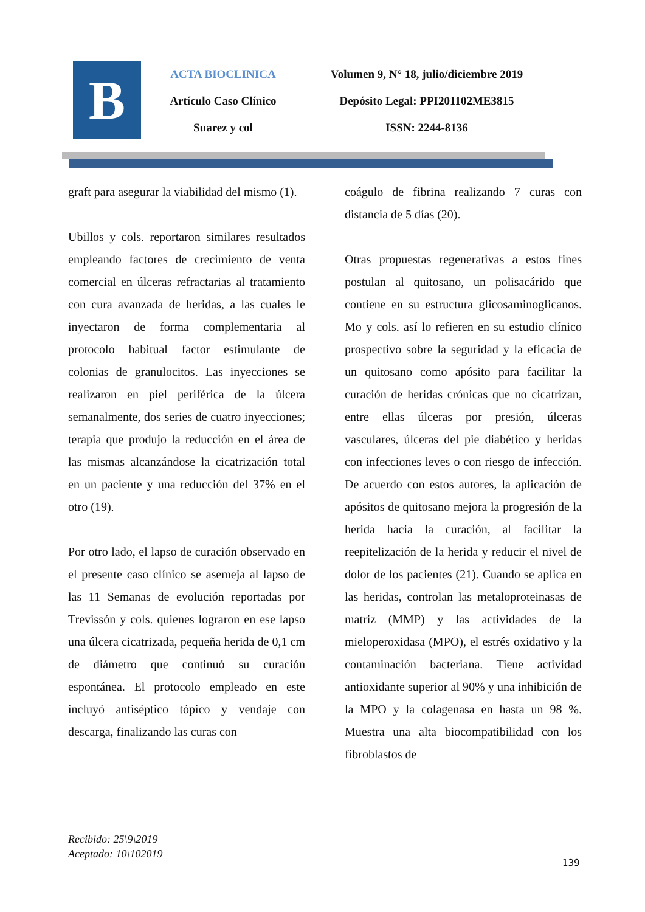B
ACTA BIOCLINICA
Artículo Caso Clínico
Suarez y col
Volumen 9, N° 18, julio/diciembre 2019
Depósito Legal: PPI201102ME3815
ISSN: 2244-8136
graft para asegurar la viabilidad del mismo (1).
Ubillos y cols. reportaron similares resultados empleando factores de crecimiento de venta comercial en úlceras refractarias al tratamiento con cura avanzada de heridas, a las cuales le inyectaron de forma complementaria al protocolo habitual factor estimulante de colonias de granulocitos. Las inyecciones se realizaron en piel periférica de la úlcera semanalmente, dos series de cuatro inyecciones; terapia que produjo la reducción en el área de las mismas alcanzándose la cicatrización total en un paciente y una reducción del 37% en el otro (19).
Por otro lado, el lapso de curación observado en el presente caso clínico se asemeja al lapso de las 11 Semanas de evolución reportadas por Trevissón y cols. quienes lograron en ese lapso una úlcera cicatrizada, pequeña herida de 0,1 cm de diámetro que continuó su curación espontánea. El protocolo empleado en este incluyó antiséptico tópico y vendaje con descarga, finalizando las curas con
coágulo de fibrina realizando 7 curas con distancia de 5 días (20).
Otras propuestas regenerativas a estos fines postulan al quitosano, un polisacárido que contiene en su estructura glicosaminoglicanos. Mo y cols. así lo refieren en su estudio clínico prospectivo sobre la seguridad y la eficacia de un quitosano como apósito para facilitar la curación de heridas crónicas que no cicatrizan, entre ellas úlceras por presión, úlceras vasculares, úlceras del pie diabético y heridas con infecciones leves o con riesgo de infección. De acuerdo con estos autores, la aplicación de apósitos de quitosano mejora la progresión de la herida hacia la curación, al facilitar la reepitelización de la herida y reducir el nivel de dolor de los pacientes (21). Cuando se aplica en las heridas, controlan las metaloproteinasas de matriz (MMP) y las actividades de la mieloperoxidasa (MPO), el estrés oxidativo y la contaminación bacteriana. Tiene actividad antioxidante superior al 90% y una inhibición de la MPO y la colagenasa en hasta un 98 %. Muestra una alta biocompatibilidad con los fibroblastos de
Recibido: 25\9\2019
Aceptado: 10\102019
139